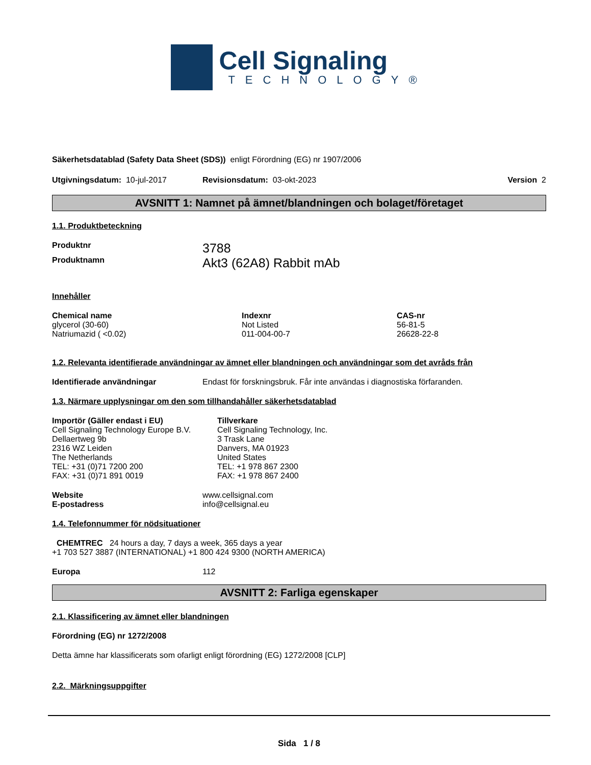Cell Signaling
TECHNOLOGY®
Säkerhetsdatablad (Safety Data Sheet (SDS)) enligt Förordning (EG) nr 1907/2006
Utgivningsdatum: 10-jul-2017 Revisionsdatum: 03-okt-2023 Version 2
AVSNITT 1: Namnet på ämnet/blandningen och bolaget/företaget
1.1. Produktbeteckning
Produktnr 3788
Produktnamn Akt3 (62A8) Rabbit mAb
Innehåller
| Chemical name | Indexnr | CAS-nr |
| --- | --- | --- |
| glycerol (30-60) | Not Listed | 56-81-5 |
| Natriumazid ( <0.02) | 011-004-00-7 | 26628-22-8 |
1.2. Relevanta identifierade användningar av ämnet eller blandningen och användningar som det avråds från
Identifierade användningar Endast för forskningsbruk. Får inte användas i diagnostiska förfaranden.
1.3. Närmare upplysningar om den som tillhandahåller säkerhetsdatablad
Importör (Gäller endast i EU)
Cell Signaling Technology Europe B.V.
Dellaertweg 9b
2316 WZ Leiden
The Netherlands
TEL: +31 (0)71 7200 200
FAX: +31 (0)71 891 0019
Tillverkare
Cell Signaling Technology, Inc.
3 Trask Lane
Danvers, MA 01923
United States
TEL: +1 978 867 2300
FAX: +1 978 867 2400
Website www.cellsignal.com
E-postadress info@cellsignal.eu
1.4. Telefonnummer för nödsituationer
CHEMTREC 24 hours a day, 7 days a week, 365 days a year
+1 703 527 3887 (INTERNATIONAL) +1 800 424 9300 (NORTH AMERICA)
Europa 112
AVSNITT 2: Farliga egenskaper
2.1. Klassificering av ämnet eller blandningen
Förordning (EG) nr 1272/2008
Detta ämne har klassificerats som ofarligt enligt förordning (EG) 1272/2008 [CLP]
2.2. Märkningsuppgifter
Sida 1 / 8